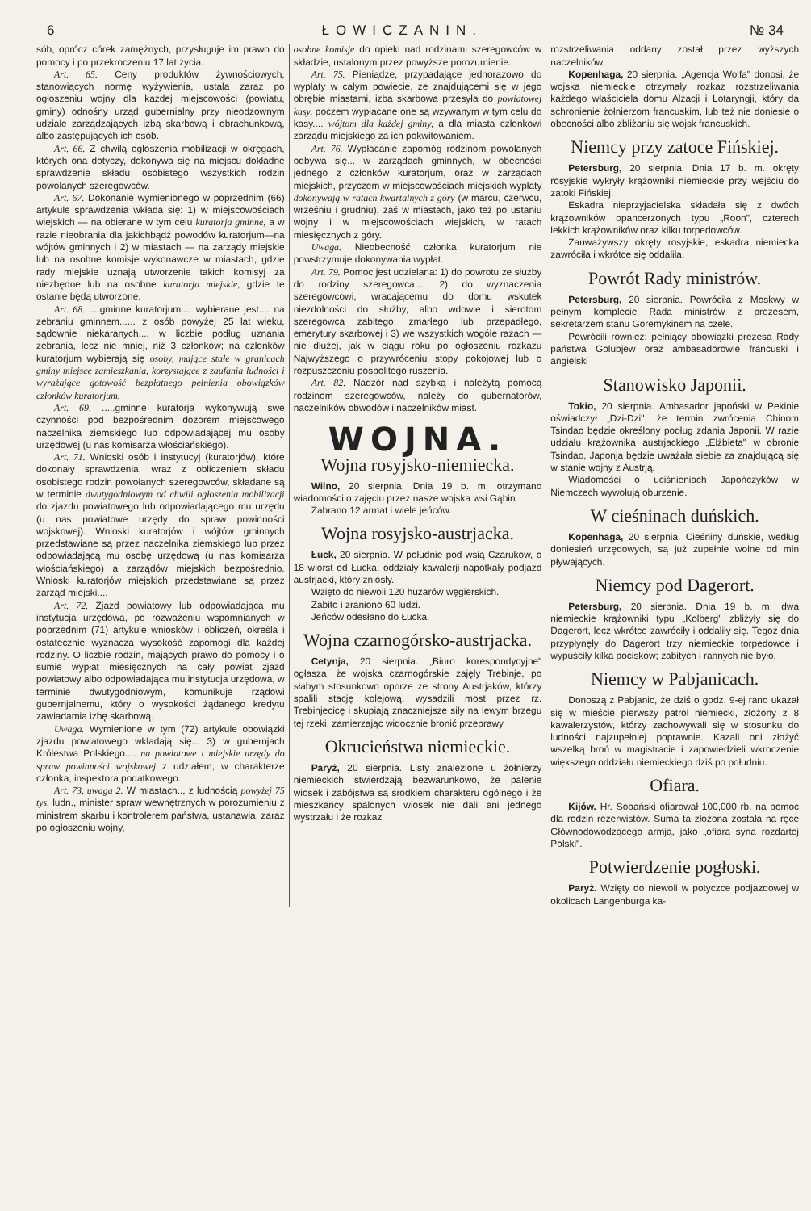6 ŁOWICZANIN. № 34
sób, oprócz córek zamężnych, przysługuje im prawo do pomocy i po przekroczeniu 17 lat życia.
Art. 65. Ceny produktów żywnościowych, stanowiących normę wyżywienia, ustala zaraz po ogłoszeniu wojny dla każdej miejscowości (powiatu, gminy) odnośny urząd gubernialny przy nieodzownym udziale zarządzających izbą skarbową i obrachunkową, albo zastępujących ich osób.
Art. 66. Z chwilą ogłoszenia mobilizacji w okręgach, których ona dotyczy, dokonywa się na miejscu dokładne sprawdzenie składu osobistego wszystkich rodzin powołanych szeregowców.
Art. 67. Dokonanie wymienionego w poprzednim (66) artykule sprawdzenia wkłada się: 1) w miejscowościach wiejskich — na obierane w tym celu kuratorja gminne, a w razie nieobrania dla jakichbądź powodów kuratorjum—na wójtów gminnych i 2) w miastach — na zarządy miejskie lub na osobne komisje wykonawcze w miastach, gdzie rady miejskie uznają utworzenie takich komisyj za niezbędne lub na osobne kuratorja miejskie, gdzie te ostanie będą utworzone.
Art. 68. ....gminne kuratorjum.... wybierane jest.... na zebraniu gminnem...... z osób powyżej 25 lat wieku, sądownie niekaranych.... w liczbie podług uznania zebrania, lecz nie mniej, niż 3 członków; na członków kuratorjum wybierają się osoby, mające stałe w granicach gminy miejsce zamieszkania, korzystające z zaufania ludności i wyrażające gotowość bezpłatnego pełnienia obowiązków członków kuratorjum.
Art. 69. .....gminne kuratorja wykonywują swe czynności pod bezpośrednim dozorem miejscowego naczelnika ziemskiego lub odpowiadającej mu osoby urzędowej (u nas komisarza włościańskiego).
Art. 71. Wnioski osób i instytucyj (kuratorjów), które dokonały sprawdzenia, wraz z obliczeniem składu osobistego rodzin powołanych szeregowców, składane są w terminie dwutygodniowym od chwili ogłoszenia mobilizacji do zjazdu powiatowego lub odpowiadającego mu urzędu (u nas powiatowe urzędy do spraw powinności wojskowej). Wnioski kuratorjów i wójtów gminnych przedstawiane są przez naczelnika ziemskiego lub przez odpowiadającą mu osobę urzędową (u nas komisarza włościańskiego) a zarządów miejskich bezpośrednio. Wnioski kuratorjów miejskich przedstawiane są przez zarząd miejski....
Art. 72. Zjazd powiatowy lub odpowiadająca mu instytucja urzędowa, po rozważeniu wspomnianych w poprzednim (71) artykule wniosków i obliczeń, określa i ostatecznie wyznacza wysokość zapomogi dla każdej rodziny. O liczbie rodzin, mających prawo do pomocy i o sumie wypłat miesięcznych na cały powiat zjazd powiatowy albo odpowiadająca mu instytucja urzędowa, w terminie dwutygodniowym, komunikuje rządowi gubernjalnemu, który o wysokości żądanego kredytu zawiadamia izbę skarbową.
Uwaga. Wymienione w tym (72) artykule obowiązki zjazdu powiatowego wkładają się... 3) w gubernjach Królestwa Polskiego.... na powiatowe i miejskie urzędy do spraw powinności wojskowej z udziałem, w charakterze członka, inspektora podatkowego.
Art. 73, uwaga 2. W miastach.., z ludnością powyżej 75 tys. ludn., minister spraw wewnętrznych w porozumieniu z ministrem skarbu i kontrolerem państwa, ustanawia, zaraz po ogłoszeniu wojny,
osobne komisje do opieki nad rodzinami szeregowców w składzie, ustalonym przez powyższe porozumienie.
Art. 75. Pieniądze, przypadające jednorazowo do wypłaty w całym powiecie, ze znajdującemi się w jego obrębie miastami, izba skarbowa przesyła do powiatowej kasy, poczem wypłacane one są wzywanym w tym celu do kasy.... wójtom dla każdej gminy, a dla miasta członkowi zarządu miejskiego za ich pokwitowaniem.
Art. 76. Wypłacanie zapomóg rodzinom powołanych odbywa się... w zarządach gminnych, w obecności jednego z członków kuratorjum, oraz w zarządach miejskich, przyczem w miejscowościach miejskich wypłaty dokonywają w ratach kwartalnych z góry (w marcu, czerwcu, wrześniu i grudniu), zaś w miastach, jako też po ustaniu wojny i w miejscowościach wiejskich, w ratach miesięcznych z góry.
Uwaga. Nieobecność członka kuratorjum nie powstrzymuje dokonywania wypłat.
Art. 79. Pomoc jest udzielana: 1) do powrotu ze służby do rodziny szeregowca.... 2) do wyznaczenia szeregowcowi, wracającemu do domu wskutek niezdolności do służby, albo wdowie i sierotom szeregowca zabitego, zmarłego lub przepadłego, emerytury skarbowej i 3) we wszystkich wogóle razach — nie dłużej, jak w ciągu roku po ogłoszeniu rozkazu Najwyższego o przywróceniu stopy pokojowej lub o rozpuszczeniu pospolitego ruszenia.
Art. 82. Nadzór nad szybką i należytą pomocą rodzinom szeregowców, należy do gubernatorów, naczelników obwodów i naczelników miast.
WOJNA.
Wojna rosyjsko-niemiecka.
Wilno, 20 sierpnia. Dnia 19 b. m. otrzymano wiadomości o zajęciu przez nasze wojska wsi Gąbin.
Zabrano 12 armat i wiele jeńców.
Wojna rosyjsko-austrjacka.
Łuck, 20 sierpnia. W południe pod wsią Czarukow, o 18 wiorst od Łucka, oddziały kawalerji napotkały podjazd austrjacki, który zniosły.
Wzięto do niewoli 120 huzarów węgierskich.
Zabito i zraniono 60 ludzi.
Jeńców odesłano do Łucka.
Wojna czarnogórsko-austrjacka.
Cetynja, 20 sierpnia. „Biuro korespondycyjne" ogłasza, że wojska czarnogórskie zajęły Trebinje, po słabym stosunkowo oporze ze strony Austrjaków, którzy spalili stację kolejową, wysadzili most przez rz. Trebinjecicę i skupiają znaczniejsze siły na lewym brzegu tej rzeki, zamierzając widocznie bronić przeprawy
Okrucieństwa niemieckie.
Paryż, 20 sierpnia. Listy znalezione u żołnierzy niemieckich stwierdzają bezwarunkowo, że palenie wiosek i zabójstwa są środkiem charakteru ogólnego i że mieszkańcy spalonych wiosek nie dali ani jednego wystrzału i że rozkaz
rozstrzeliwania oddany został przez wyższych naczelników.
Kopenhaga, 20 sierpnia. „Agencja Wolfa" donosi, że wojska niemieckie otrzymały rozkaz rozstrzeliwania każdego właściciela domu Alzacji i Lotaryngji, który da schronienie żołnierzom francuskim, lub też nie doniesie o obecności albo zbliżaniu się wojsk francuskich.
Niemcy przy zatoce Fińskiej.
Petersburg, 20 sierpnia. Dnia 17 b. m. okręty rosyjskie wykryły krążowniki niemieckie przy wejściu do zatoki Fińskiej.
Eskadra nieprzyjacielska składała się z dwóch krążowników opancerzonych typu „Roon", czterech lekkich krążowników oraz kilku torpedowców.
Zauważywszy okręty rosyjskie, eskadra niemiecka zawróciła i wkrótce się oddaliła.
Powrót Rady ministrów.
Petersburg, 20 sierpnia. Powróciła z Moskwy w pełnym komplecie Rada ministrów z prezesem, sekretarzem stanu Goremykinem na czele.
Powrócili również: pełniący obowiązki prezesa Rady państwa Golubjew oraz ambasadorowie francuski i angielski
Stanowisko Japonii.
Tokio, 20 sierpnia. Ambasador japoński w Pekinie oświadczył „Dzi-Dzi", że termin zwrócenia Chinom Tsindao będzie określony podług zdania Japonii. W razie udziału krążownika austrjackiego „Elżbieta" w obronie Tsindao, Japonja będzie uważała siebie za znajdującą się w stanie wojny z Austrją.
Wiadomości o uciśnieniach Japończyków w Niemczech wywołują oburzenie.
W cieśninach duńskich.
Kopenhaga, 20 sierpnia. Cieśniny duńskie, według doniesień urzędowych, są już zupełnie wolne od min pływających.
Niemcy pod Dagerort.
Petersburg, 20 sierpnia. Dnia 19 b. m. dwa niemieckie krążowniki typu „Kolberg" zbliżyły się do Dagerort, lecz wkrótce zawróciły i oddaliły się. Tegoż dnia przypłynęły do Dagerort trzy niemieckie torpedowce i wypuściły kilka pocisków; zabitych i rannych nie było.
Niemcy w Pabjanicach.
Donoszą z Pabjanic, że dziś o godz. 9-ej rano ukazał się w mieście pierwszy patrol niemiecki, złożony z 8 kawalerzystów, którzy zachowywali się w stosunku do ludności najzupełniej poprawnie. Kazali oni złożyć wszelką broń w magistracie i zapowiedzieli wkroczenie większego oddziału niemieckiego dziś po południu.
Ofiara.
Kijów. Hr. Sobański ofiarował 100,000 rb. na pomoc dla rodzin rezerwistów. Suma ta złożona została na ręce Głównodowodzącego armją, jako „ofiara syna rozdartej Polski".
Potwierdzenie pogłoski.
Paryż. Wzięty do niewoli w potyczce podjazdowej w okolicach Langenburga ka-